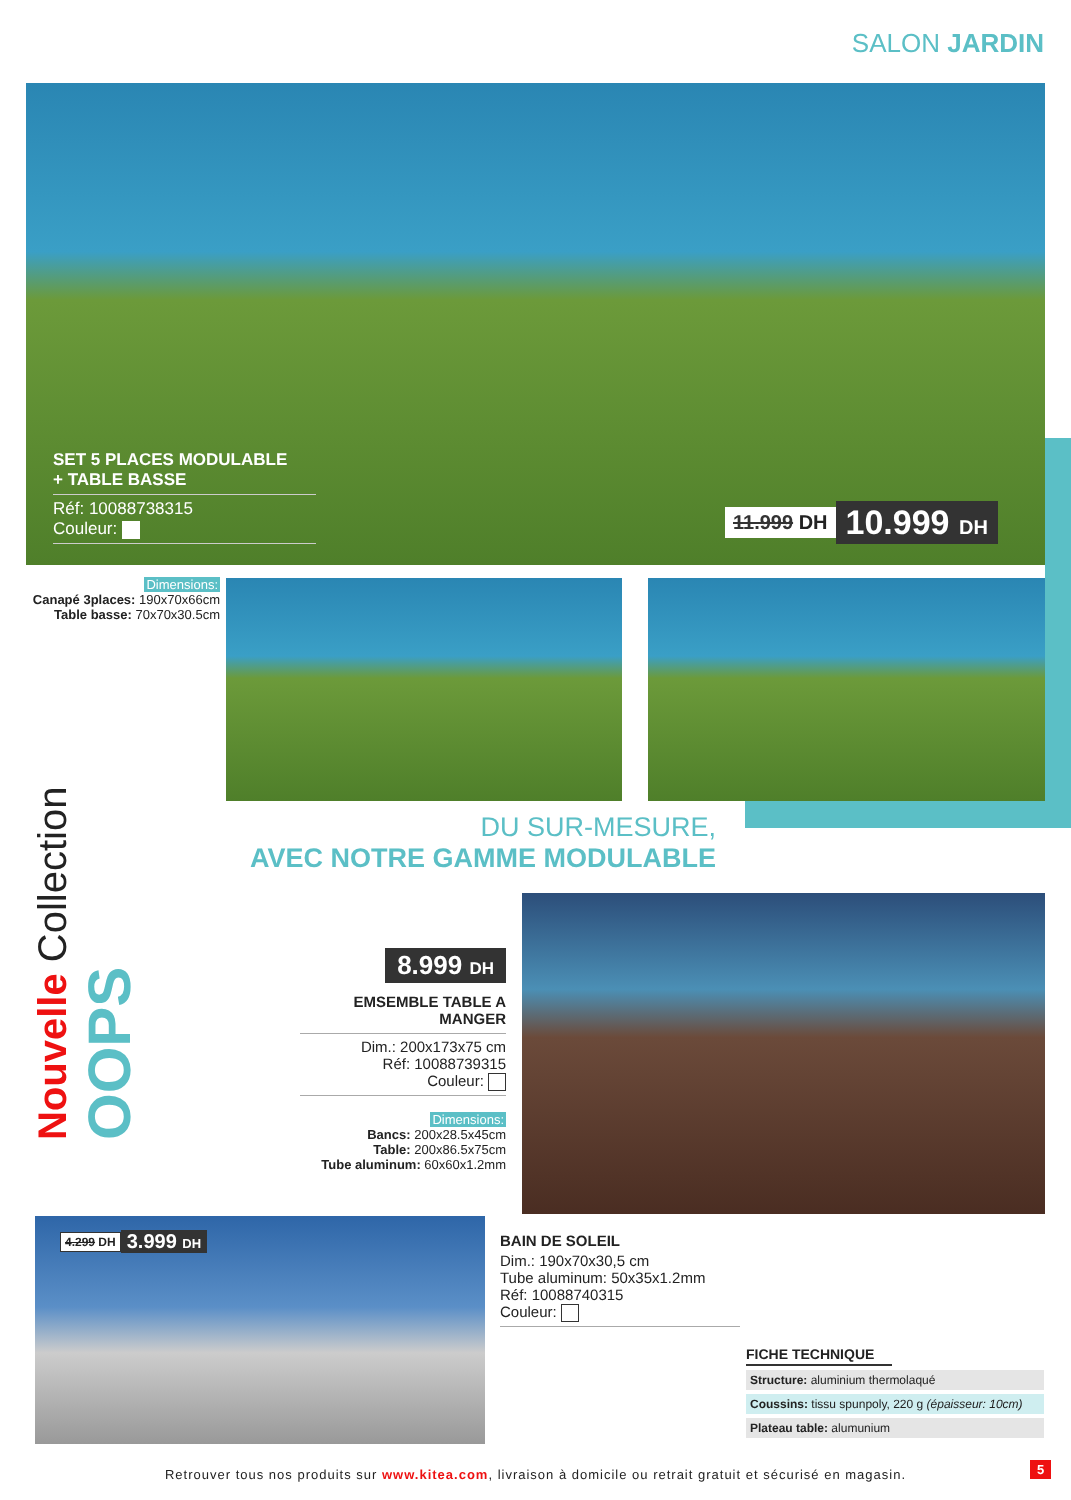SALON JARDIN
SET 5 PLACES MODULABLE
+ TABLE BASSE
Réf: 10088738315
Couleur:
11.999 DH 10.999 DH
Dimensions:
Canapé 3places: 190x70x66cm
Table basse: 70x70x30.5cm
Nouvelle Collection OOPS
DU SUR-MESURE,
AVEC NOTRE GAMME MODULABLE
8.999 DH
EMSEMBLE TABLE A MANGER
Dim.: 200x173x75 cm
Réf: 10088739315
Couleur:
Dimensions:
Bancs: 200x28.5x45cm
Table: 200x86.5x75cm
Tube aluminum: 60x60x1.2mm
4.299 DH 3.999 DH
BAIN DE SOLEIL
Dim.: 190x70x30,5 cm
Tube aluminum: 50x35x1.2mm
Réf: 10088740315
Couleur:
FICHE TECHNIQUE
| Structure: aluminium thermolaqué |
| Coussins: tissu spunpoly, 220 g (épaisseur: 10cm) |
| Plateau table: alumunium |
Retrouver tous nos produits sur www.kitea.com, livraison à domicile ou retrait gratuit et sécurisé en magasin. 5